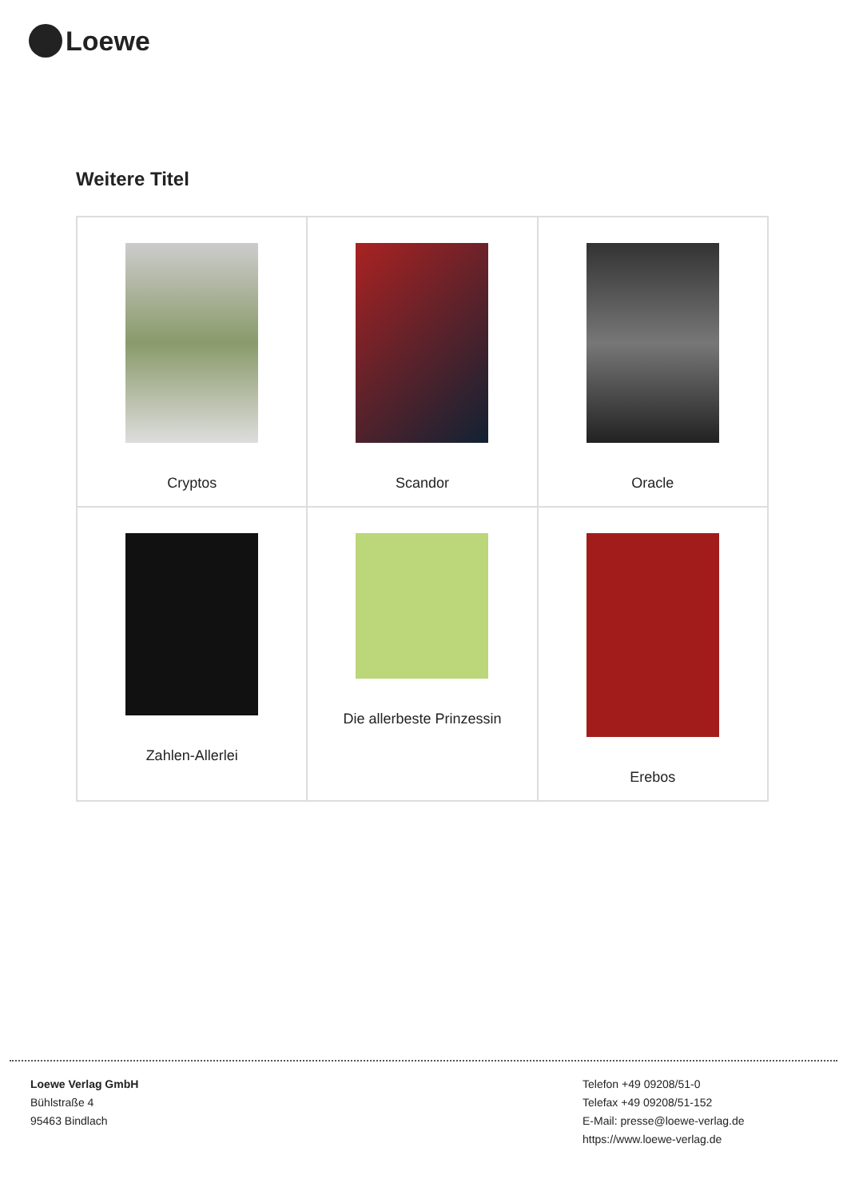Loewe
Weitere Titel
| Cryptos | Scandor | Oracle |
| Zahlen-Allerlei | Die allerbeste Prinzessin | Erebos |
Loewe Verlag GmbH
Bühlstraße 4
95463 Bindlach
Telefon +49 09208/51-0
Telefax +49 09208/51-152
E-Mail: presse@loewe-verlag.de
https://www.loewe-verlag.de